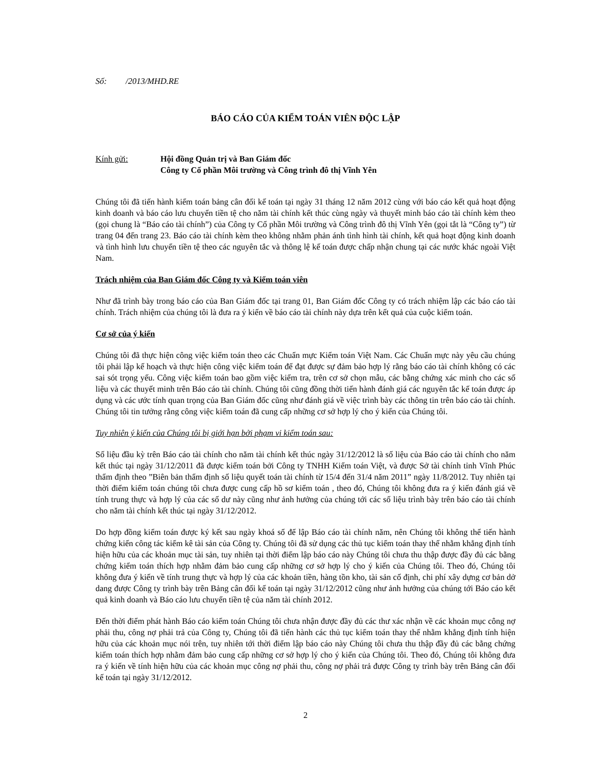Số: /2013/MHD.RE
BÁO CÁO CỦA KIỂM TOÁN VIÊN ĐỘC LẬP
Kính gửi: Hội đồng Quản trị và Ban Giám đốc
Công ty Cổ phần Môi trường và Công trình đô thị Vĩnh Yên
Chúng tôi đã tiến hành kiểm toán bảng cân đối kế toán tại ngày 31 tháng 12 năm 2012 cùng với báo cáo kết quả hoạt động kinh doanh và báo cáo lưu chuyển tiền tệ cho năm tài chính kết thúc cùng ngày và thuyết minh báo cáo tài chính kèm theo (gọi chung là “Báo cáo tài chính”) của Công ty Cổ phần Môi trường và Công trình đô thị Vĩnh Yên (gọi tắt là “Công ty”) từ trang 04 đến trang 23. Báo cáo tài chính kèm theo không nhằm phản ánh tình hình tài chính, kết quả hoạt động kinh doanh và tình hình lưu chuyển tiền tệ theo các nguyên tắc và thông lệ kế toán được chấp nhận chung tại các nước khác ngoài Việt Nam.
Trách nhiệm của Ban Giám đốc Công ty và Kiểm toán viên
Như đã trình bày trong báo cáo của Ban Giám đốc tại trang 01, Ban Giám đốc Công ty có trách nhiệm lập các báo cáo tài chính. Trách nhiệm của chúng tôi là đưa ra ý kiến về báo cáo tài chính này dựa trên kết quả của cuộc kiểm toán.
Cơ sở của ý kiến
Chúng tôi đã thực hiện công việc kiểm toán theo các Chuẩn mực Kiểm toán Việt Nam. Các Chuẩn mực này yêu cầu chúng tôi phải lập kế hoạch và thực hiện công việc kiểm toán để đạt được sự đảm bảo hợp lý rằng báo cáo tài chính không có các sai sót trọng yếu. Công việc kiểm toán bao gồm việc kiểm tra, trên cơ sở chọn mẫu, các bằng chứng xác minh cho các số liệu và các thuyết minh trên Báo cáo tài chính. Chúng tôi cũng đồng thời tiến hành đánh giá các nguyên tắc kế toán được áp dụng và các ước tính quan trọng của Ban Giám đốc cũng như đánh giá về việc trình bày các thông tin trên báo cáo tài chính. Chúng tôi tin tưởng rằng công việc kiểm toán đã cung cấp những cơ sở hợp lý cho ý kiến của Chúng tôi.
Tuy nhiên ý kiến của Chúng tôi bị giới hạn bởi phạm vi kiểm toán sau:
Số liệu đầu kỳ trên Báo cáo tài chính cho năm tài chính kết thúc ngày 31/12/2012 là số liệu của Báo cáo tài chính cho năm kết thúc tại ngày 31/12/2011 đã được kiểm toán bởi Công ty TNHH Kiểm toán Việt, và được Sở tài chính tỉnh Vĩnh Phúc thẩm định theo ”Biên bản thẩm định số liệu quyết toán tài chính từ 15/4 đến 31/4 năm 2011” ngày 11/8/2012. Tuy nhiên tại thời điểm kiểm toán chúng tôi chưa được cung cấp hồ sơ kiểm toán , theo đó, Chúng tôi không đưa ra ý kiến đánh giá về tính trung thực và hợp lý của các số dư này cũng như ảnh hưởng của chúng tới các số liệu trình bày trên báo cáo tài chính cho năm tài chính kết thúc tại ngày 31/12/2012.
Do hợp đồng kiểm toán được ký kết sau ngày khoá sổ để lập Báo cáo tài chính năm, nên Chúng tôi không thể tiến hành chứng kiến công tác kiểm kê tài sản của Công ty. Chúng tôi đã sử dụng các thủ tục kiểm toán thay thế nhằm khẳng định tính hiện hữu của các khoản mục tài sản, tuy nhiên tại thời điểm lập báo cáo này Chúng tôi chưa thu thập được đầy đủ các bằng chứng kiểm toán thích hợp nhằm đảm bảo cung cấp những cơ sở hợp lý cho ý kiến của Chúng tôi. Theo đó, Chúng tôi không đưa ý kiến về tính trung thực và hợp lý của các khoản tiền, hàng tồn kho, tài sản cố định, chi phí xây dựng cơ bản dở dang được Công ty trình bày trên Bảng cân đối kế toán tại ngày 31/12/2012 cũng như ảnh hưởng của chúng tới Báo cáo kết quả kinh doanh và Báo cáo lưu chuyển tiền tệ của năm tài chính 2012.
Đến thời điểm phát hành Báo cáo kiểm toán Chúng tôi chưa nhận được đầy đủ các thư xác nhận về các khoản mục công nợ phải thu, công nợ phải trả của Công ty, Chúng tôi đã tiến hành các thủ tục kiểm toán thay thế nhằm khẳng định tính hiện hữu của các khoản mục nói trên, tuy nhiên tới thời điểm lập báo cáo này Chúng tôi chưa thu thập đầy đủ các bằng chứng kiểm toán thích hợp nhằm đảm bảo cung cấp những cơ sở hợp lý cho ý kiến của Chúng tôi. Theo đó, Chúng tôi không đưa ra ý kiến về tính hiện hữu của các khoản mục công nợ phải thu, công nợ phải trả được Công ty trình bày trên Bảng cân đối kế toán tại ngày 31/12/2012.
2